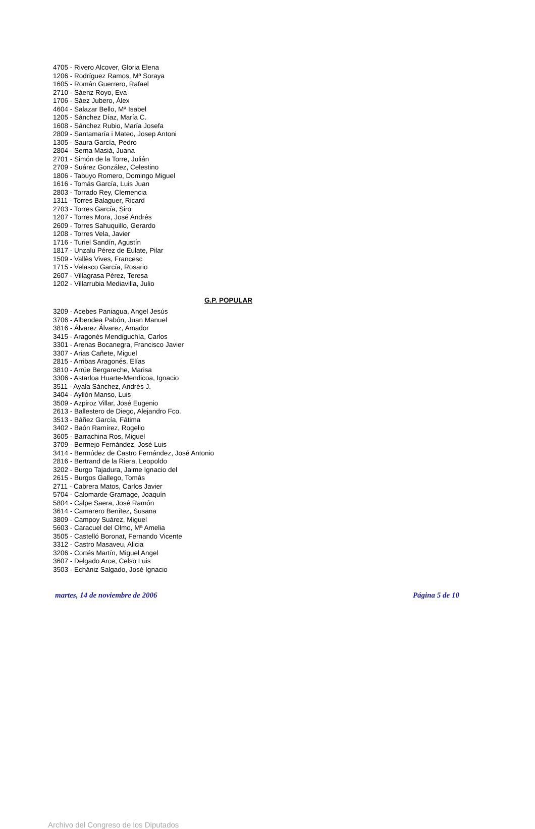4705 - Rivero Alcover, Gloria Elena
1206 - Rodríguez Ramos, Mª Soraya
1605 - Román Guerrero, Rafael
2710 - Sáenz Royo, Eva
1706 - Sàez Jubero, Àlex
4604 - Salazar Bello, Mª Isabel
1205 - Sánchez Díaz, María C.
1608 - Sánchez Rubio, María Josefa
2809 - Santamaría i Mateo, Josep Antoni
1305 - Saura García, Pedro
2804 - Serna Masiá, Juana
2701 - Simón de la Torre, Julián
2709 - Suárez González, Celestino
1806 - Tabuyo Romero, Domingo Miguel
1616 - Tomás García, Luis Juan
2803 - Torrado Rey, Clemencia
1311 - Torres Balaguer, Ricard
2703 - Torres García, Siro
1207 - Torres Mora, José Andrés
2609 - Torres Sahuquillo, Gerardo
1208 - Torres Vela, Javier
1716 - Turiel Sandín, Agustín
1817 - Unzalu Pérez de Eulate, Pilar
1509 - Vallès Vives, Francesc
1715 - Velasco García, Rosario
2607 - Villagrasa Pérez, Teresa
1202 - Villarrubia Mediavilla, Julio
G.P. POPULAR
3209 - Acebes Paniagua, Angel Jesús
3706 - Albendea Pabón, Juan Manuel
3816 - Álvarez Álvarez, Amador
3415 - Aragonés Mendiguchía, Carlos
3301 - Arenas Bocanegra, Francisco Javier
3307 - Arias Cañete, Miguel
2815 - Arribas Aragonés, Elías
3810 - Arrúe Bergareche, Marisa
3306 - Astarloa Huarte-Mendicoa, Ignacio
3511 - Ayala Sánchez, Andrés J.
3404 - Ayllón Manso, Luis
3509 - Azpiroz Villar, José Eugenio
2613 - Ballestero de Diego, Alejandro Fco.
3513 - Báñez García, Fátima
3402 - Baón Ramírez, Rogelio
3605 - Barrachina Ros, Miguel
3709 - Bermejo Fernández, José Luis
3414 - Bermúdez de Castro Fernández, José Antonio
2816 - Bertrand de la Riera, Leopoldo
3202 - Burgo Tajadura, Jaime Ignacio del
2615 - Burgos Gallego, Tomás
2711 - Cabrera Matos, Carlos Javier
5704 - Calomarde Gramage, Joaquín
5804 - Calpe Saera, José Ramón
3614 - Camarero Benítez, Susana
3809 - Campoy Suárez, Miguel
5603 - Caracuel del Olmo, Mª Amelia
3505 - Castelló Boronat, Fernando Vicente
3312 - Castro Masaveu, Alicia
3206 - Cortés Martín, Miguel Angel
3607 - Delgado Arce, Celso Luis
3503 - Echániz Salgado, José Ignacio
martes, 14 de noviembre de 2006 Página 5 de 10
Archivo del Congreso de los Diputados